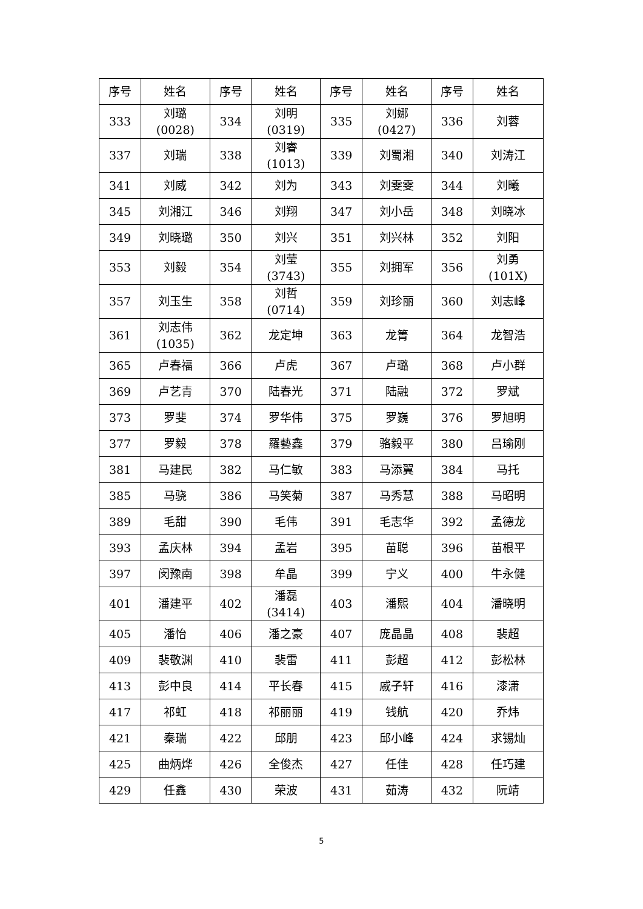| 序号 | 姓名 | 序号 | 姓名 | 序号 | 姓名 | 序号 | 姓名 |
| --- | --- | --- | --- | --- | --- | --- | --- |
| 333 | 刘璐 (0028) | 334 | 刘明 (0319) | 335 | 刘娜 (0427) | 336 | 刘蓉 |
| 337 | 刘瑞 | 338 | 刘睿 (1013) | 339 | 刘蜀湘 | 340 | 刘涛江 |
| 341 | 刘威 | 342 | 刘为 | 343 | 刘雯雯 | 344 | 刘曦 |
| 345 | 刘湘江 | 346 | 刘翔 | 347 | 刘小岳 | 348 | 刘晓冰 |
| 349 | 刘晓璐 | 350 | 刘兴 | 351 | 刘兴林 | 352 | 刘阳 |
| 353 | 刘毅 | 354 | 刘莹 (3743) | 355 | 刘拥军 | 356 | 刘勇 (101X) |
| 357 | 刘玉生 | 358 | 刘哲 (0714) | 359 | 刘珍丽 | 360 | 刘志峰 |
| 361 | 刘志伟 (1035) | 362 | 龙定坤 | 363 | 龙箐 | 364 | 龙智浩 |
| 365 | 卢春福 | 366 | 卢虎 | 367 | 卢璐 | 368 | 卢小群 |
| 369 | 卢艺青 | 370 | 陆春光 | 371 | 陆融 | 372 | 罗斌 |
| 373 | 罗斐 | 374 | 罗华伟 | 375 | 罗巍 | 376 | 罗旭明 |
| 377 | 罗毅 | 378 | 羅藝鑫 | 379 | 骆毅平 | 380 | 吕瑜刚 |
| 381 | 马建民 | 382 | 马仁敏 | 383 | 马添翼 | 384 | 马托 |
| 385 | 马骁 | 386 | 马笑菊 | 387 | 马秀慧 | 388 | 马昭明 |
| 389 | 毛甜 | 390 | 毛伟 | 391 | 毛志华 | 392 | 孟德龙 |
| 393 | 孟庆林 | 394 | 孟岩 | 395 | 苗聪 | 396 | 苗根平 |
| 397 | 闵豫南 | 398 | 牟晶 | 399 | 宁义 | 400 | 牛永健 |
| 401 | 潘建平 | 402 | 潘磊 (3414) | 403 | 潘熙 | 404 | 潘晓明 |
| 405 | 潘怡 | 406 | 潘之豪 | 407 | 庞晶晶 | 408 | 裴超 |
| 409 | 裴敬渊 | 410 | 裴雷 | 411 | 彭超 | 412 | 彭松林 |
| 413 | 彭中良 | 414 | 平长春 | 415 | 戚子轩 | 416 | 漆潇 |
| 417 | 祁虹 | 418 | 祁丽丽 | 419 | 钱航 | 420 | 乔炜 |
| 421 | 秦瑞 | 422 | 邱朋 | 423 | 邱小峰 | 424 | 求锡灿 |
| 425 | 曲炳烨 | 426 | 全俊杰 | 427 | 任佳 | 428 | 任巧建 |
| 429 | 任鑫 | 430 | 荣波 | 431 | 茹涛 | 432 | 阮靖 |
5